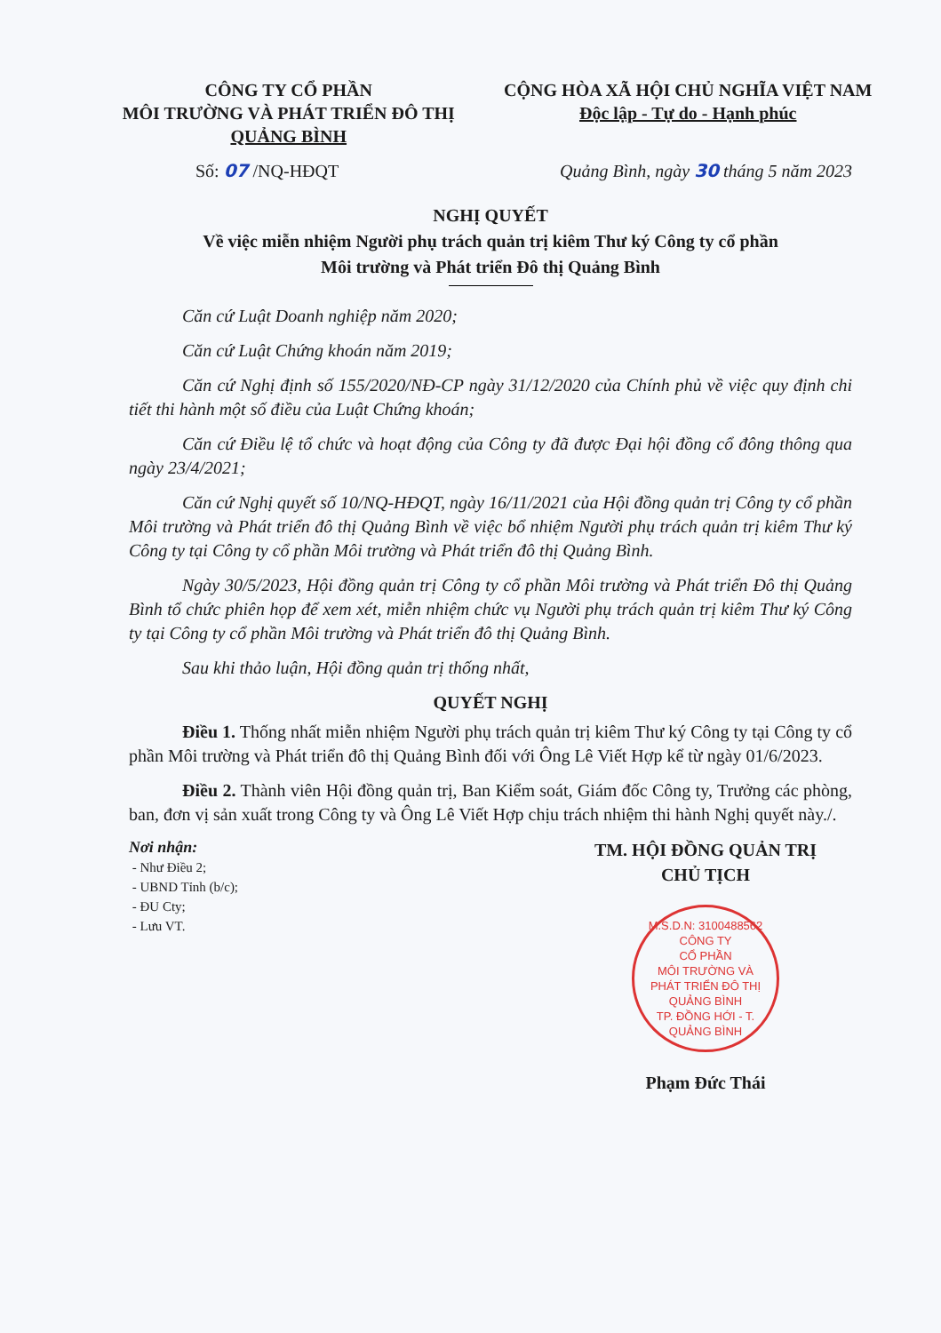CÔNG TY CỔ PHẦN
MÔI TRƯỜNG VÀ PHÁT TRIỂN ĐÔ THỊ
QUẢNG BÌNH
CỘNG HÒA XÃ HỘI CHỦ NGHĨA VIỆT NAM
Độc lập - Tự do - Hạnh phúc
Số: 07 /NQ-HĐQT Quảng Bình, ngày 30 tháng 5 năm 2023
NGHỊ QUYẾT
Về việc miễn nhiệm Người phụ trách quản trị kiêm Thư ký Công ty cổ phần
Môi trường và Phát triển Đô thị Quảng Bình
Căn cứ Luật Doanh nghiệp năm 2020;
Căn cứ Luật Chứng khoán năm 2019;
Căn cứ Nghị định số 155/2020/NĐ-CP ngày 31/12/2020 của Chính phủ về việc quy định chi tiết thi hành một số điều của Luật Chứng khoán;
Căn cứ Điều lệ tổ chức và hoạt động của Công ty đã được Đại hội đồng cổ đông thông qua ngày 23/4/2021;
Căn cứ Nghị quyết số 10/NQ-HĐQT, ngày 16/11/2021 của Hội đồng quản trị Công ty cổ phần Môi trường và Phát triển đô thị Quảng Bình về việc bổ nhiệm Người phụ trách quản trị kiêm Thư ký Công ty tại Công ty cổ phần Môi trường và Phát triển đô thị Quảng Bình.
Ngày 30/5/2023, Hội đồng quản trị Công ty cổ phần Môi trường và Phát triển Đô thị Quảng Bình tổ chức phiên họp để xem xét, miễn nhiệm chức vụ Người phụ trách quản trị kiêm Thư ký Công ty tại Công ty cổ phần Môi trường và Phát triển đô thị Quảng Bình.
Sau khi thảo luận, Hội đồng quản trị thống nhất,
QUYẾT NGHỊ
Điều 1. Thống nhất miễn nhiệm Người phụ trách quản trị kiêm Thư ký Công ty tại Công ty cổ phần Môi trường và Phát triển đô thị Quảng Bình đối với Ông Lê Viết Hợp kể từ ngày 01/6/2023.
Điều 2. Thành viên Hội đồng quản trị, Ban Kiểm soát, Giám đốc Công ty, Trưởng các phòng, ban, đơn vị sản xuất trong Công ty và Ông Lê Viết Hợp chịu trách nhiệm thi hành Nghị quyết này./.
Nơi nhận:
- Như Điều 2;
- UBND Tỉnh (b/c);
- ĐU Cty;
- Lưu VT.
TM. HỘI ĐỒNG QUẢN TRỊ
CHỦ TỊCH
M.S.D.N: 3100488562
CÔNG TY
CỔ PHẦN
MÔI TRƯỜNG VÀ
PHÁT TRIỂN ĐÔ THỊ
QUẢNG BÌNH
TP. ĐỒNG HỚI - T. QUẢNG BÌNH
Phạm Đức Thái